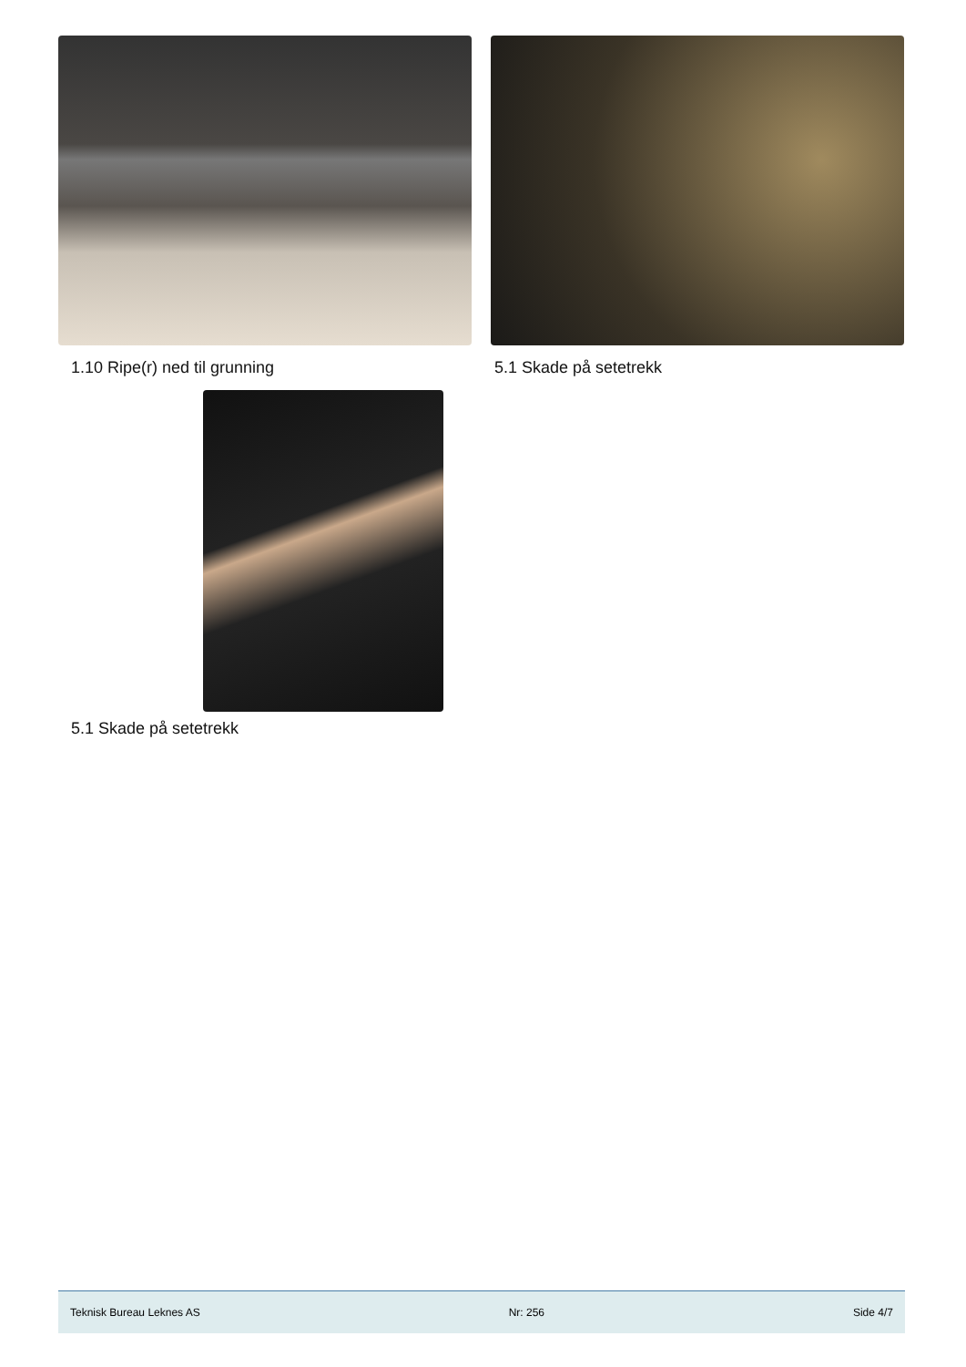1.10 Ripe(r) ned til grunning 5.1 Skade på setetrekk
5.1 Skade på setetrekk
Teknisk Bureau Leknes AS Nr: 256 Side 4/7